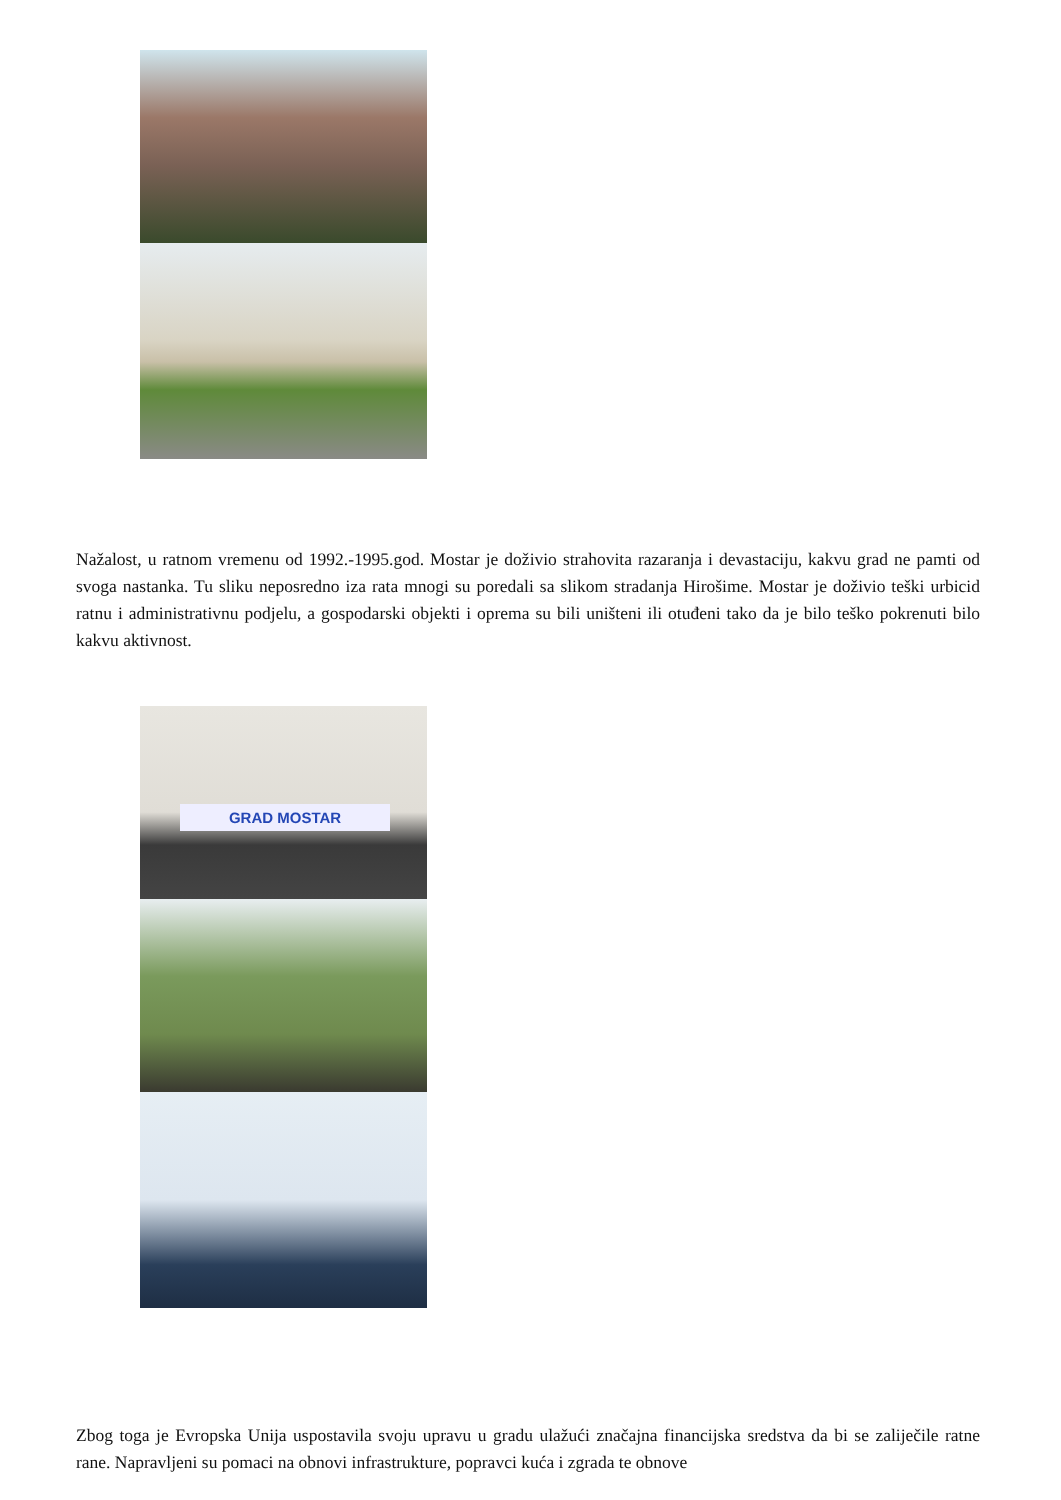Nažalost, u ratnom vremenu od 1992.-1995.god. Mostar je doživio strahovita razaranja i devastaciju, kakvu grad ne pamti od svoga nastanka. Tu sliku neposredno iza rata mnogi su poredali sa slikom stradanja Hirošime. Mostar je doživio teški urbicid ratnu i administrativnu podjelu, a gospodarski objekti i oprema su bili uništeni ili otuđeni tako da je bilo teško pokrenuti bilo kakvu aktivnost.
GRAD MOSTAR
Zbog toga je Evropska Unija uspostavila svoju upravu u gradu ulažući značajna financijska sredstva da bi se zaliječile ratne rane. Napravljeni su pomaci na obnovi infrastrukture, popravci kuća i zgrada te obnove